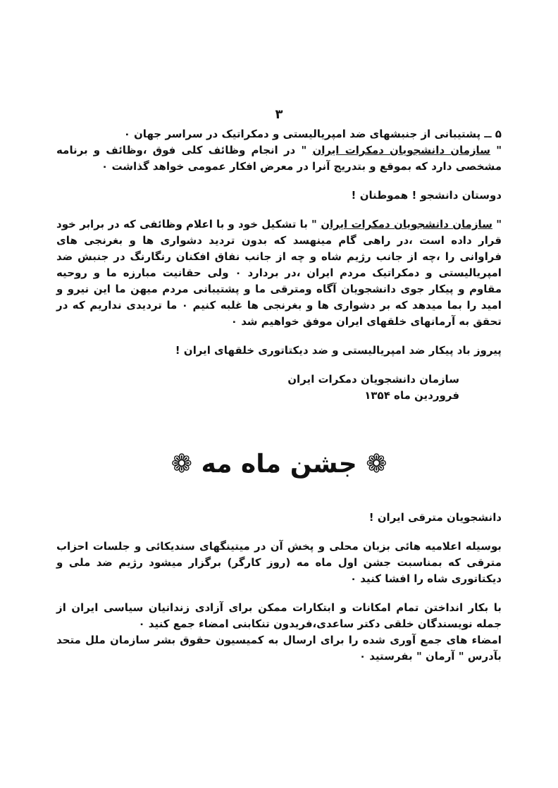۳
۵ ــ پشتیبانی از جنبشهای ضد امپریالیستی و دمکراتیک در سراسر جهان ۰
" سازمان دانشجویان دمکرات ایران " در انجام وظائف کلی فوق ،وظائف و برنامه مشخصی دارد که بموقع و بتدریج آنرا در معرض افکار عمومی خواهد گذاشت ۰
دوستان دانشجو ! هموطنان !
" سازمان دانشجویان دمکرات ایران " با تشکیل خود و با اعلام وظائفی که در برابر خود قرار داده است ،در راهی گام مینهسد که بدون تردید دشواری ها و بغرنجی های فراوانی را ،چه از جانب رژیم شاه و چه از جانب نفاق افکنان رنگارنگ در جنبش ضد امپریالیستی و دمکراتیک مردم ایران ،در بردارد ۰ ولی حقانیت مبارزه ما و روحیه مقاوم و پیکار جوی دانشجویان آگاه ومترقی ما و پشتیبانی مردم میهن ما این نیرو و امید را بما میدهد که بر دشواری ها و بغرنجی ها غلبه کنیم ۰ ما تردیدی نداریم که در تحقق به آرمانهای خلقهای ایران موفق خواهیم شد ۰
پیروز باد پیکار ضد امپریالیستی و ضد دیکتاتوری خلقهای ایران !
سازمان دانشجویان دمکرات ایران
فروردین ماه ۱۳۵۴
❁ جشن ماه مه ❁
دانشجویان مترقی ایران !
بوسیله اعلامیه هائی بزبان محلی و پخش آن در میتینگهای سندیکائی و جلسات احزاب مترقی که بمناسبت جشن اول ماه مه (روز کارگر) برگزار میشود رژیم ضد ملی و دیکتاتوری شاه را افشا کنید ۰
با بکار انداختن تمام امکانات و ابتکارات ممکن برای آزادی زندانیان سیاسی ایران از جمله نویسندگان خلقی دکتر ساعدی،فریدون تنکابنی امضاء جمع کنید ۰
امضاء های جمع آوری شده را برای ارسال به کمیسیون حقوق بشر سازمان ملل متحد بآدرس " آرمان " بفرستید ۰